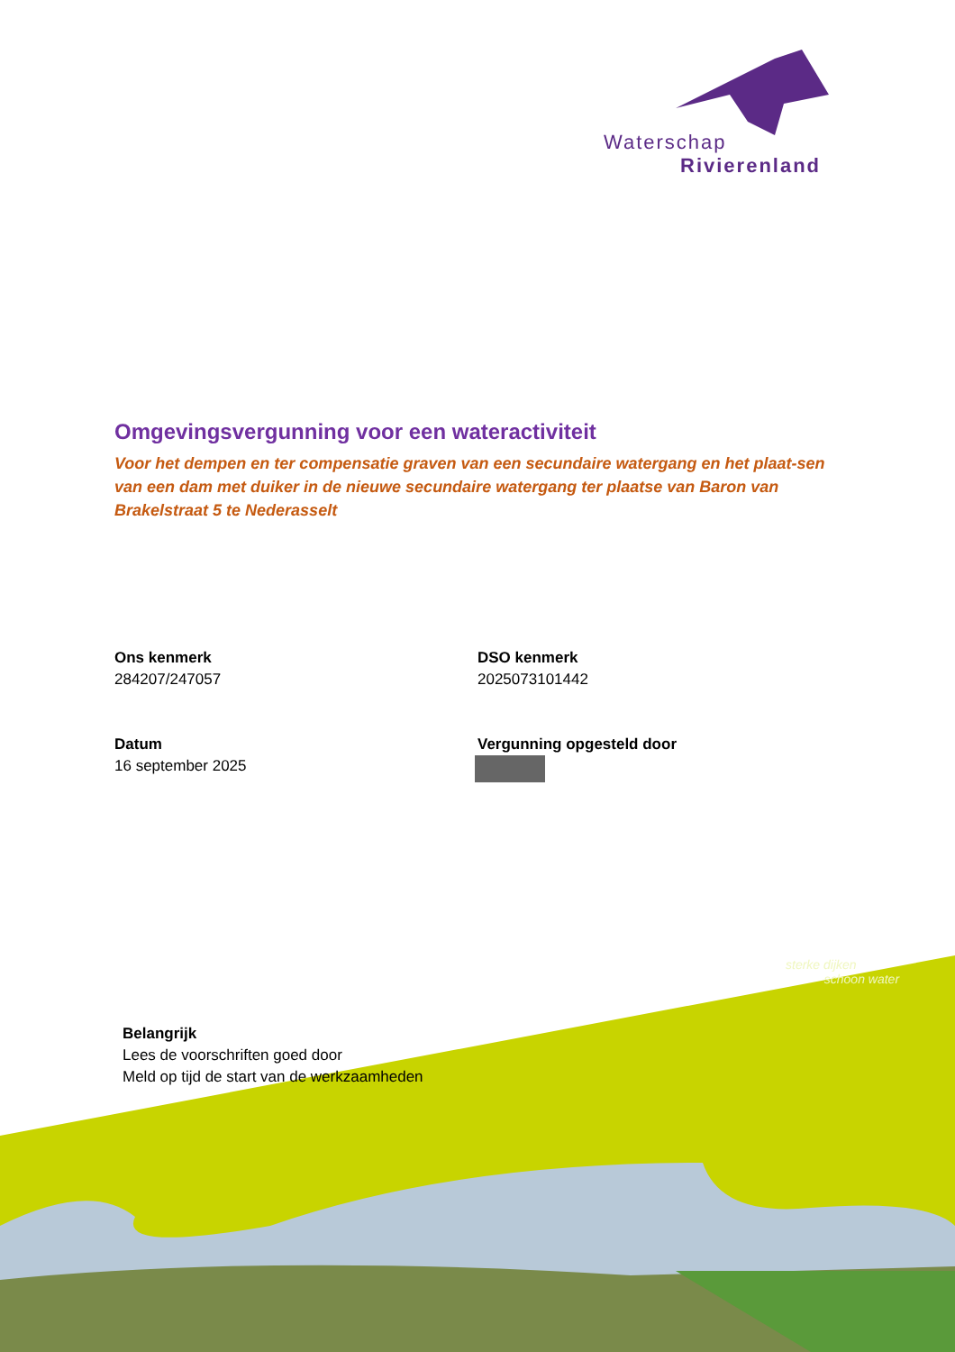Waterschap
Rivierenland
Omgevingsvergunning voor een wateractiviteit
Voor het dempen en ter compensatie graven van een secundaire watergang en het plaat-sen van een dam met duiker in de nieuwe secundaire watergang ter plaatse van Baron van Brakelstraat 5 te Nederasselt
Ons kenmerk
284207/247057
DSO kenmerk
2025073101442
Datum
16 september 2025
Vergunning opgesteld door
sterke dijken
schoon water
Belangrijk
Lees de voorschriften goed door
Meld op tijd de start van de werkzaamheden